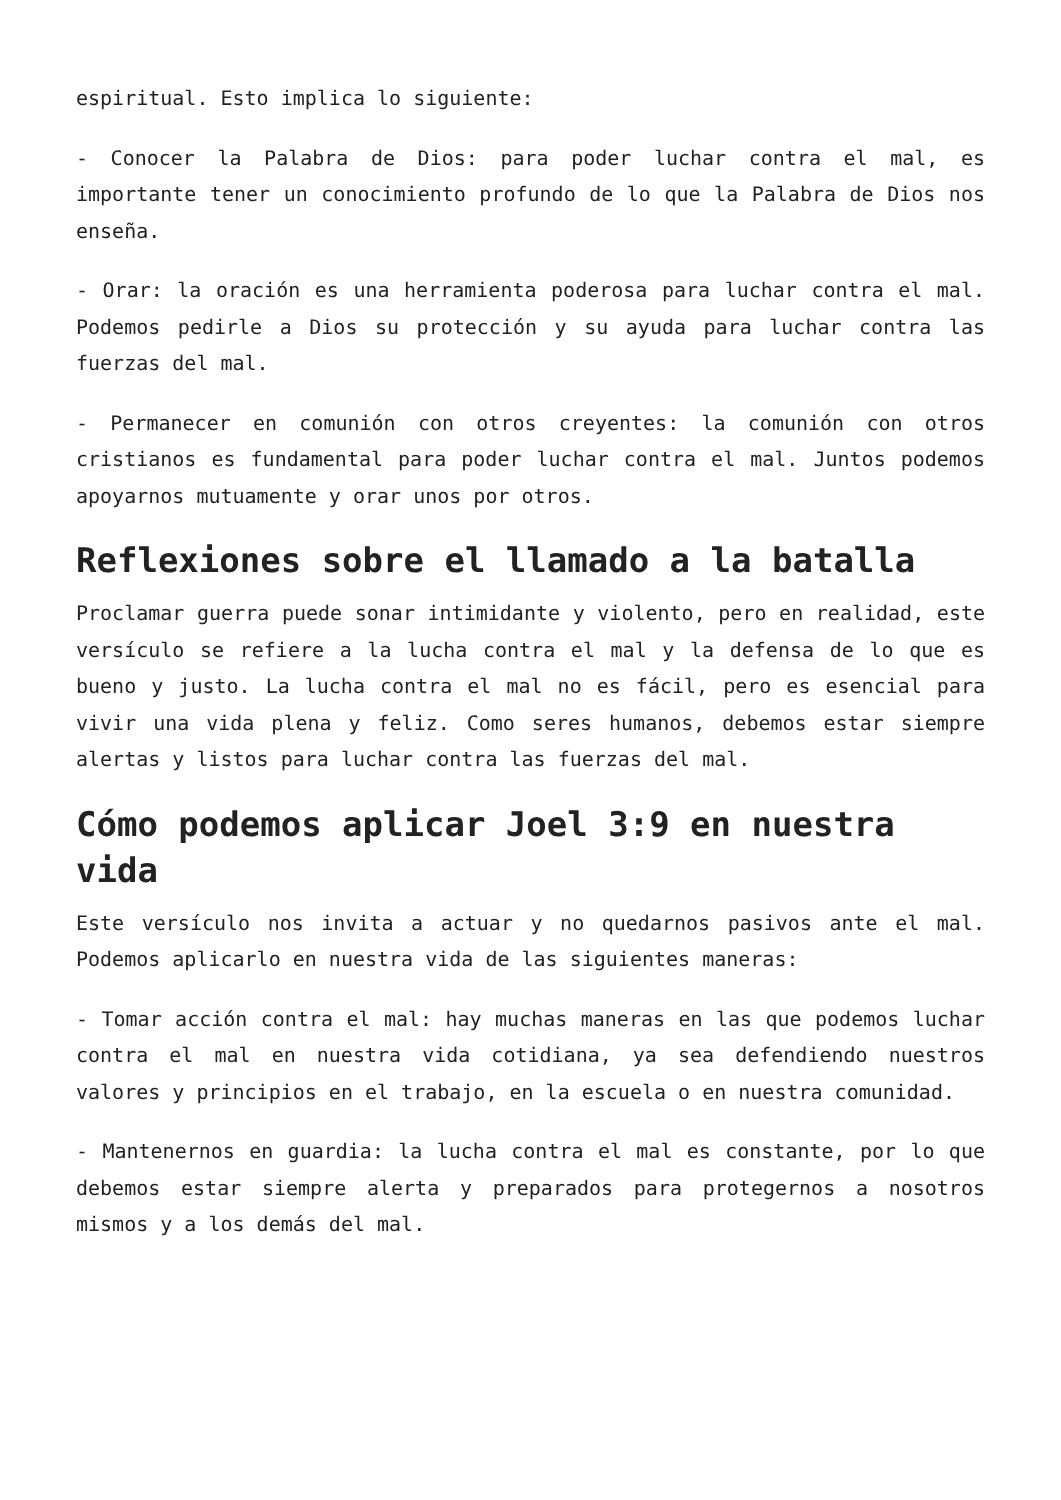espiritual. Esto implica lo siguiente:
- Conocer la Palabra de Dios: para poder luchar contra el mal, es importante tener un conocimiento profundo de lo que la Palabra de Dios nos enseña.
- Orar: la oración es una herramienta poderosa para luchar contra el mal. Podemos pedirle a Dios su protección y su ayuda para luchar contra las fuerzas del mal.
- Permanecer en comunión con otros creyentes: la comunión con otros cristianos es fundamental para poder luchar contra el mal. Juntos podemos apoyarnos mutuamente y orar unos por otros.
Reflexiones sobre el llamado a la batalla
Proclamar guerra puede sonar intimidante y violento, pero en realidad, este versículo se refiere a la lucha contra el mal y la defensa de lo que es bueno y justo. La lucha contra el mal no es fácil, pero es esencial para vivir una vida plena y feliz. Como seres humanos, debemos estar siempre alertas y listos para luchar contra las fuerzas del mal.
Cómo podemos aplicar Joel 3:9 en nuestra vida
Este versículo nos invita a actuar y no quedarnos pasivos ante el mal. Podemos aplicarlo en nuestra vida de las siguientes maneras:
- Tomar acción contra el mal: hay muchas maneras en las que podemos luchar contra el mal en nuestra vida cotidiana, ya sea defendiendo nuestros valores y principios en el trabajo, en la escuela o en nuestra comunidad.
- Mantenernos en guardia: la lucha contra el mal es constante, por lo que debemos estar siempre alerta y preparados para protegernos a nosotros mismos y a los demás del mal.